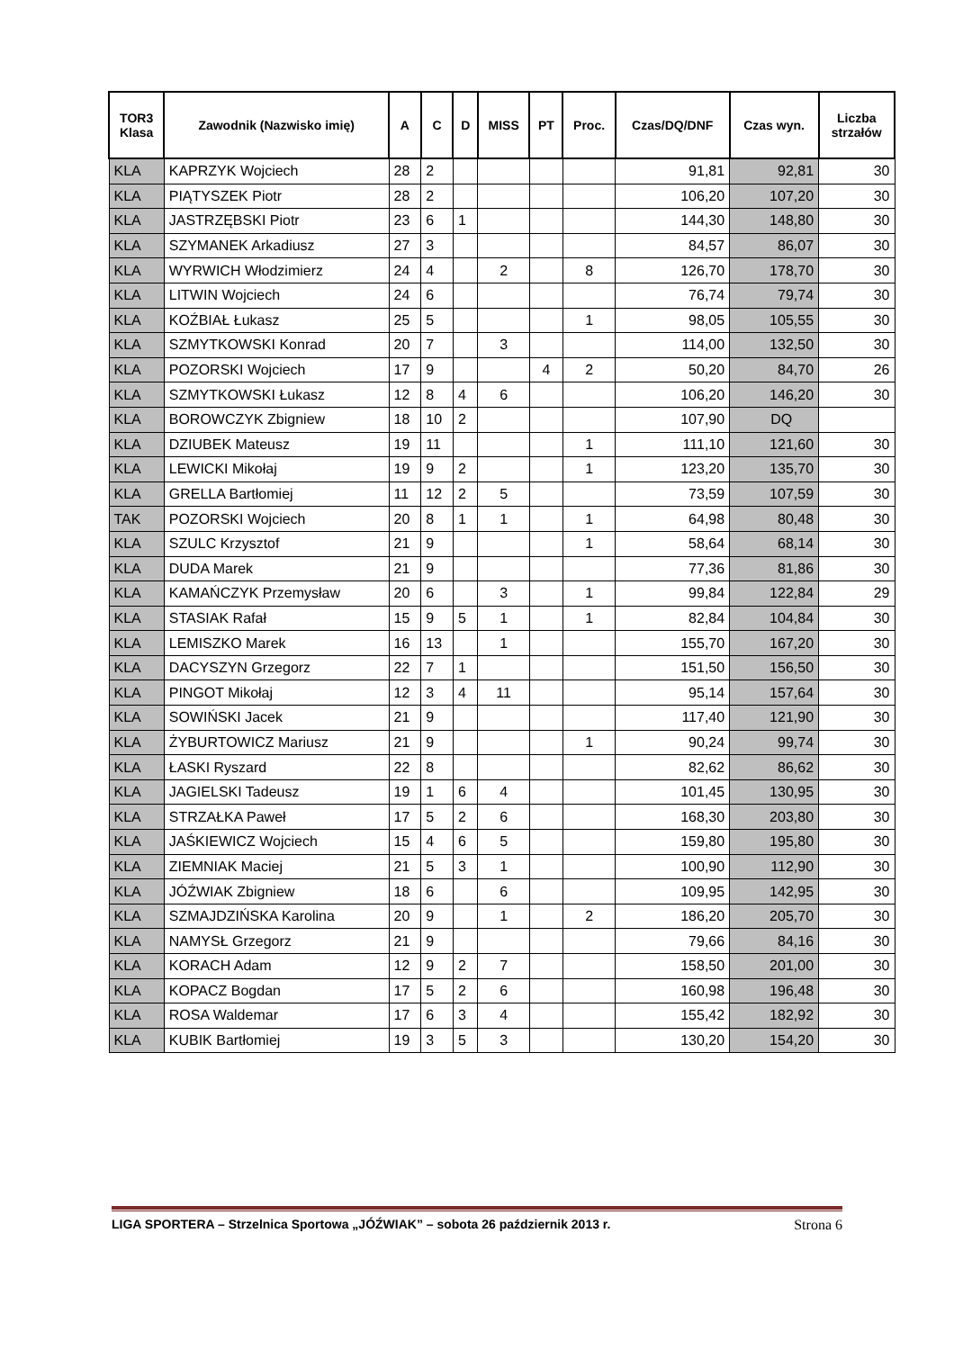| TOR3 Klasa | Zawodnik (Nazwisko imię) | A | C | D | MISS | PT | Proc. | Czas/DQ/DNF | Czas wyn. | Liczba strzałów |
| --- | --- | --- | --- | --- | --- | --- | --- | --- | --- | --- |
| KLA | KAPRZYK Wojciech | 28 | 2 | | | | | 91,81 | 92,81 | 30 |
| KLA | PIĄTYSZEK Piotr | 28 | 2 | | | | | 106,20 | 107,20 | 30 |
| KLA | JASTRZĘBSKI Piotr | 23 | 6 | 1 | | | | 144,30 | 148,80 | 30 |
| KLA | SZYMANEK Arkadiusz | 27 | 3 | | | | | 84,57 | 86,07 | 30 |
| KLA | WYRWICH Włodzimierz | 24 | 4 | | 2 | | 8 | 126,70 | 178,70 | 30 |
| KLA | LITWIN Wojciech | 24 | 6 | | | | | 76,74 | 79,74 | 30 |
| KLA | KOŹBIAŁ Łukasz | 25 | 5 | | | | 1 | 98,05 | 105,55 | 30 |
| KLA | SZMYTKOWSKI Konrad | 20 | 7 | | 3 | | | 114,00 | 132,50 | 30 |
| KLA | POZORSKI Wojciech | 17 | 9 | | | 4 | 2 | 50,20 | 84,70 | 26 |
| KLA | SZMYTKOWSKI Łukasz | 12 | 8 | 4 | 6 | | | 106,20 | 146,20 | 30 |
| KLA | BOROWCZYK Zbigniew | 18 | 10 | 2 | | | | 107,90 | DQ | |
| KLA | DZIUBEK Mateusz | 19 | 11 | | | | 1 | 111,10 | 121,60 | 30 |
| KLA | LEWICKI Mikołaj | 19 | 9 | 2 | | | 1 | 123,20 | 135,70 | 30 |
| KLA | GRELLA Bartłomiej | 11 | 12 | 2 | 5 | | | 73,59 | 107,59 | 30 |
| TAK | POZORSKI Wojciech | 20 | 8 | 1 | 1 | | 1 | 64,98 | 80,48 | 30 |
| KLA | SZULC Krzysztof | 21 | 9 | | | | 1 | 58,64 | 68,14 | 30 |
| KLA | DUDA Marek | 21 | 9 | | | | | 77,36 | 81,86 | 30 |
| KLA | KAMAŃCZYK Przemysław | 20 | 6 | | 3 | | 1 | 99,84 | 122,84 | 29 |
| KLA | STASIAK Rafał | 15 | 9 | 5 | 1 | | 1 | 82,84 | 104,84 | 30 |
| KLA | LEMISZKO Marek | 16 | 13 | | 1 | | | 155,70 | 167,20 | 30 |
| KLA | DACYSZYN Grzegorz | 22 | 7 | 1 | | | | 151,50 | 156,50 | 30 |
| KLA | PINGOT Mikołaj | 12 | 3 | 4 | 11 | | | 95,14 | 157,64 | 30 |
| KLA | SOWIŃSKI Jacek | 21 | 9 | | | | | 117,40 | 121,90 | 30 |
| KLA | ŻYBURTOWICZ Mariusz | 21 | 9 | | | | 1 | 90,24 | 99,74 | 30 |
| KLA | ŁASKI Ryszard | 22 | 8 | | | | | 82,62 | 86,62 | 30 |
| KLA | JAGIELSKI Tadeusz | 19 | 1 | 6 | 4 | | | 101,45 | 130,95 | 30 |
| KLA | STRZAŁKA Paweł | 17 | 5 | 2 | 6 | | | 168,30 | 203,80 | 30 |
| KLA | JAŚKIEWICZ Wojciech | 15 | 4 | 6 | 5 | | | 159,80 | 195,80 | 30 |
| KLA | ZIEMNIAK Maciej | 21 | 5 | 3 | 1 | | | 100,90 | 112,90 | 30 |
| KLA | JÓŹWIAK Zbigniew | 18 | 6 | | 6 | | | 109,95 | 142,95 | 30 |
| KLA | SZMAJDZIŃSKA Karolina | 20 | 9 | | 1 | | 2 | 186,20 | 205,70 | 30 |
| KLA | NAMYSŁ Grzegorz | 21 | 9 | | | | | 79,66 | 84,16 | 30 |
| KLA | KORACH Adam | 12 | 9 | 2 | 7 | | | 158,50 | 201,00 | 30 |
| KLA | KOPACZ Bogdan | 17 | 5 | 2 | 6 | | | 160,98 | 196,48 | 30 |
| KLA | ROSA Waldemar | 17 | 6 | 3 | 4 | | | 155,42 | 182,92 | 30 |
| KLA | KUBIK Bartłomiej | 19 | 3 | 5 | 3 | | | 130,20 | 154,20 | 30 |
LIGA SPORTERA – Strzelnica Sportowa „JÓŹWIAK” – sobota 26 październik 2013 r. Strona 6